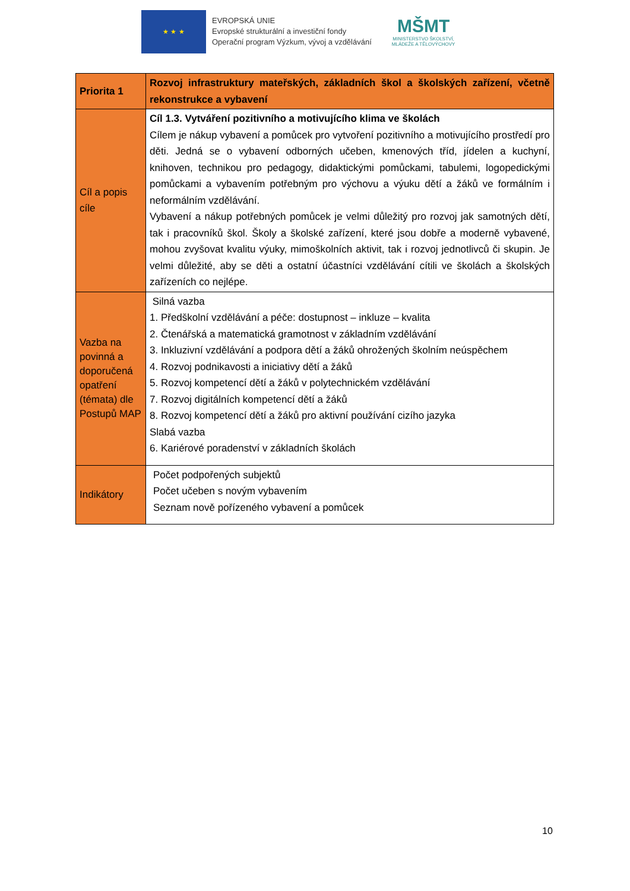★ ★ ★
EVROPSKÁ UNIE
Evropské strukturální a investiční fondy
Operační program Výzkum, vývoj a vzdělávání
MŠMT
MINISTERSTVO ŠKOLSTVÍ,
MLÁDEŽE A TĚLOVÝCHOVY
| Priorita 1 | Rozvoj infrastruktury mateřských, základních škol a školských zařízení, včetně rekonstrukce a vybavení |
| Cíl a popis cíle | Cíl 1.3. Vytváření pozitivního a motivujícího klima ve školách Cílem je nákup vybavení a pomůcek pro vytvoření pozitivního a motivujícího prostředí pro děti. Jedná se o vybavení odborných učeben, kmenových tříd, jídelen a kuchyní, knihoven, technikou pro pedagogy, didaktickými pomůckami, tabulemi, logopedickými pomůckami a vybavením potřebným pro výchovu a výuku dětí a žáků ve formálním i neformálním vzdělávání. Vybavení a nákup potřebných pomůcek je velmi důležitý pro rozvoj jak samotných dětí, tak i pracovníků škol. Školy a školské zařízení, které jsou dobře a moderně vybavené, mohou zvyšovat kvalitu výuky, mimoškolních aktivit, tak i rozvoj jednotlivců či skupin. Je velmi důležité, aby se děti a ostatní účastníci vzdělávání cítili ve školách a školských zařízeních co nejlépe. |
| Vazba na povinná a doporučená opatření (témata) dle Postupů MAP | Silná vazba 1. Předškolní vzdělávání a péče: dostupnost – inkluze – kvalita 2. Čtenářská a matematická gramotnost v základním vzdělávání 3. Inkluzivní vzdělávání a podpora dětí a žáků ohrožených školním neúspěchem 4. Rozvoj podnikavosti a iniciativy dětí a žáků 5. Rozvoj kompetencí dětí a žáků v polytechnickém vzdělávání 7. Rozvoj digitálních kompetencí dětí a žáků 8. Rozvoj kompetencí dětí a žáků pro aktivní používání cizího jazyka Slabá vazba 6. Kariérové poradenství v základních školách |
| Indikátory | Počet podpořených subjektů Počet učeben s novým vybavením Seznam nově pořízeného vybavení a pomůcek |
10